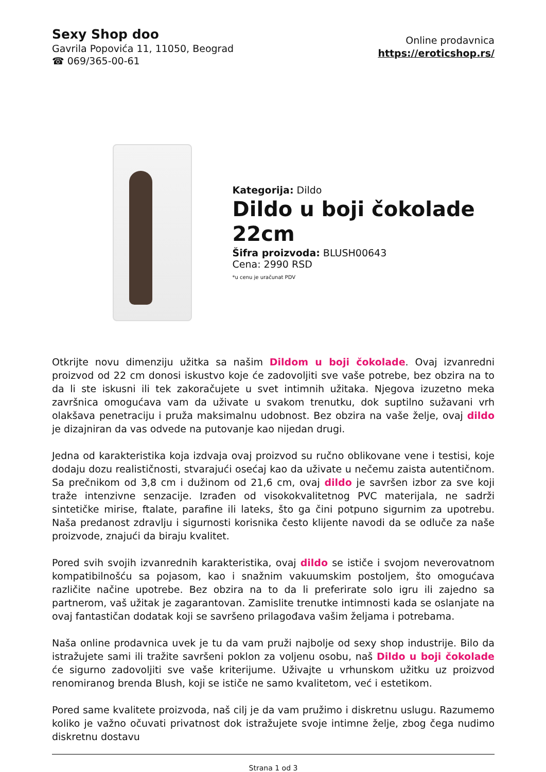Sexy Shop doo
Gavrila Popovića 11, 11050, Beograd
☎ 069/365-00-61
Online prodavnica
https://eroticshop.rs/
Kategorija: Dildo
Dildo u boji čokolade 22cm
Šifra proizvoda: BLUSH00643
Cena: 2990 RSD
*u cenu je uračunat PDV
Otkrijte novu dimenziju užitka sa našim Dildom u boji čokolade. Ovaj izvanredni proizvod od 22 cm donosi iskustvo koje će zadovoljiti sve vaše potrebe, bez obzira na to da li ste iskusni ili tek zakoračujete u svet intimnih užitaka. Njegova izuzetno meka završnica omogućava vam da uživate u svakom trenutku, dok suptilno sužavani vrh olakšava penetraciju i pruža maksimalnu udobnost. Bez obzira na vaše želje, ovaj dildo je dizajniran da vas odvede na putovanje kao nijedan drugi.
Jedna od karakteristika koja izdvaja ovaj proizvod su ručno oblikovane vene i testisi, koje dodaju dozu realističnosti, stvarajući osećaj kao da uživate u nečemu zaista autentičnom. Sa prečnikom od 3,8 cm i dužinom od 21,6 cm, ovaj dildo je savršen izbor za sve koji traže intenzivne senzacije. Izrađen od visokokvalitetnog PVC materijala, ne sadrži sintetičke mirise, ftalate, parafine ili lateks, što ga čini potpuno sigurnim za upotrebu. Naša predanost zdravlju i sigurnosti korisnika često klijente navodi da se odluče za naše proizvode, znajući da biraju kvalitet.
Pored svih svojih izvanrednih karakteristika, ovaj dildo se ističe i svojom neverovatnom kompatibilnošću sa pojasom, kao i snažnim vakuumskim postoljem, što omogućava različite načine upotrebe. Bez obzira na to da li preferirate solo igru ili zajedno sa partnerom, vaš užitak je zagarantovan. Zamislite trenutke intimnosti kada se oslanjate na ovaj fantastičan dodatak koji se savršeno prilagođava vašim željama i potrebama.
Naša online prodavnica uvek je tu da vam pruži najbolje od sexy shop industrije. Bilo da istražujete sami ili tražite savršeni poklon za voljenu osobu, naš Dildo u boji čokolade će sigurno zadovoljiti sve vaše kriterijume. Uživajte u vrhunskom užitku uz proizvod renomiranog brenda Blush, koji se ističe ne samo kvalitetom, već i estetikom.
Pored same kvalitete proizvoda, naš cilj je da vam pružimo i diskretnu uslugu. Razumemo koliko je važno očuvati privatnost dok istražujete svoje intimne želje, zbog čega nudimo diskretnu dostavu
Strana 1 od 3